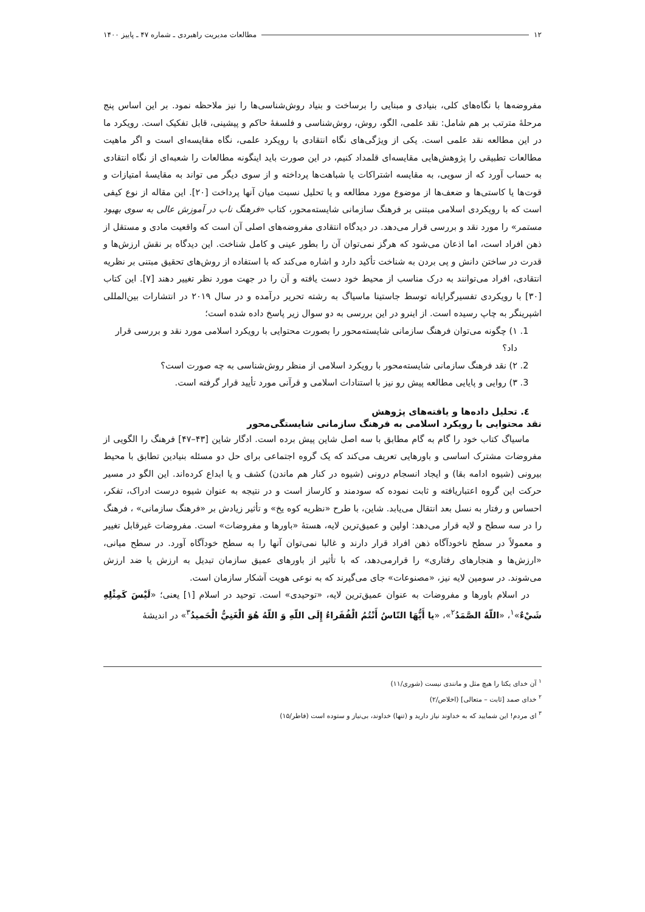۱۲ مطالعات مدیریت راهبردی ـ شماره ۴۷ ـ پاییز ۱۴۰۰
مفروضه‌ها با نگاه‌های کلی، بنیادی و مبنایی را برساخت و بنیاد روش‌شناسی‌ها را نیز ملاحظه نمود. بر این اساس پنج مرحلهٔ مترتب بر هم شامل: نقد علمی، الگو، روش، روش‌شناسی و فلسفهٔ حاکم و پیشینی، قابل تفکیک است. رویکرد ما در این مطالعه نقد علمی است. یکی از ویژگی‌های نگاه انتقادی با رویکرد علمی، نگاه مقایسه‌ای است و اگر ماهیت مطالعات تطبیقی را پژوهش‌هایی مقایسه‌ای قلمداد کنیم، در این صورت باید اینگونه مطالعات را شعبه‌ای از نگاه انتقادی به حساب آورد که از سویی، به مقایسه اشتراکات یا شباهت‌ها پرداخته و از سوی دیگر می تواند به مقایسهٔ امتیازات و قوت‌ها یا کاستی‌ها و ضعف‌ها از موضوع مورد مطالعه و یا تحلیل نسبت میان آنها پرداخت [۲۰]. این مقاله از نوع کیفی است که با رویکردی اسلامی مبتنی بر فرهنگ سازمانی شایسته‌محور، کتاب «فرهنگ ناب در آموزش عالی به سوی بهبود مستمر» را مورد نقد و بررسی قرار می‌دهد. در دیدگاه انتقادی مفروضه‌های اصلی آن است که واقعیت مادی و مستقل از ذهن افراد است، اما اذعان می‌شود که هرگز نمی‌توان آن را بطور عینی و کامل شناخت. این دیدگاه بر نقش ارزش‌ها و قدرت در ساختن دانش و پی بردن به شناخت تأکید دارد و اشاره می‌کند که با استفاده از روش‌های تحقیق مبتنی بر نظریه انتقادی، افراد می‌توانند به درک مناسب از محیط خود دست یافته و آن را در جهت مورد نظر تغییر دهند [۷]. این کتاب [۳۰] با رویکردی تفسیرگرایانه توسط جاستینا ماسیاگ به رشته تحریر درآمده و در سال ۲۰۱۹ در انتشارات بین‌المللی اشپرینگر به چاپ رسیده است. از اینرو در این بررسی به دو سوال زیر پاسخ داده شده است؛
1. ۱) چگونه می‌توان فرهنگ سازمانی شایسته‌محور را بصورت محتوایی با رویکرد اسلامی مورد نقد و بررسی قرار داد؟
2. ۲) نقد فرهنگ سازمانی شایسته‌محور با رویکرد اسلامی از منظر روش‌شناسی به چه صورت است؟
3. ۳) روایی و پایایی مطالعه پیش رو نیز با استنادات اسلامی و قرآنی مورد تأیید قرار گرفته است.
٤. تحلیل داده‌ها و یافته‌های پژوهش
نقد محتوایی با رویکرد اسلامی به فرهنگ سازمانی شایستگی‌محور
ماسیاگ کتاب خود را گام به گام مطابق با سه اصل شاین پیش برده است. ادگار شاین [۴۳–۴۷] فرهنگ را الگویی از مفروضات مشترک اساسی و باورهایی تعریف می‌کند که یک گروه اجتماعی برای حل دو مسئله بنیادین تطابق با محیط بیرونی (شیوه ادامه بقا) و ایجاد انسجام درونی (شیوه در کنار هم ماندن) کشف و یا ابداع کرده‌اند. این الگو در مسیر حرکت این گروه اعتباریافته و ثابت نموده که سودمند و کارساز است و در نتیجه به عنوان شیوه درست ادراک، تفکر، احساس و رفتار به نسل بعد انتقال می‌یابد. شاین، با طرح «نظریه کوه یخ» و تأثیر زیادش بر «فرهنگ سازمانی» ، فرهنگ را در سه سطح و لایه قرار می‌دهد: اولین و عمیق‌ترین لایه، هستهٔ «باورها و مفروضات» است. مفروضات غیرقابل تغییر و معمولاً در سطح ناخودآگاه ذهن افراد قرار دارند و غالبا نمی‌توان آنها را به سطح خودآگاه آورد. در سطح میانی، «ارزش‌ها و هنجارهای رفتاری» را قرارمی‌دهد، که با تأثیر از باورهای عمیق سازمان تبدیل به ارزش یا ضد ارزش می‌شوند. در سومین لایه نیز، «مصنوعات» جای می‌گیرند که به نوعی هویت آشکار سازمان است.
در اسلام باورها و مفروضات به عنوان عمیق‌ترین لایه، «توحیدی» است. توحید در اسلام [۱] یعنی؛ «لَيْسَ كَمِثْلِهِ شَيْءٌ»<sup>۱</sup>، «اللّهُ الصَّمَدُ<sup>۲</sup>»، «يا أَيُّهَا النّاسُ أَنْتُمُ الْفُقَراءُ إِلَى اللّهِ وَ اللّهُ هُوَ الْغَنِيُّ الْحَميدُ<sup>۳</sup>» در اندیشهٔ
<sup>۱</sup> آن خدای یکتا را هیچ مثل و مانندی نیست (شوری/۱۱)
<sup>۲</sup> خدای صمد [ثابت – متعالی] (اخلاص/۲)
<sup>۳</sup> ای مردم! این شمایید که به خداوند نیاز دارید و (تنها) خداوند، بی‌نیاز و ستوده است (فاطر/۱۵)